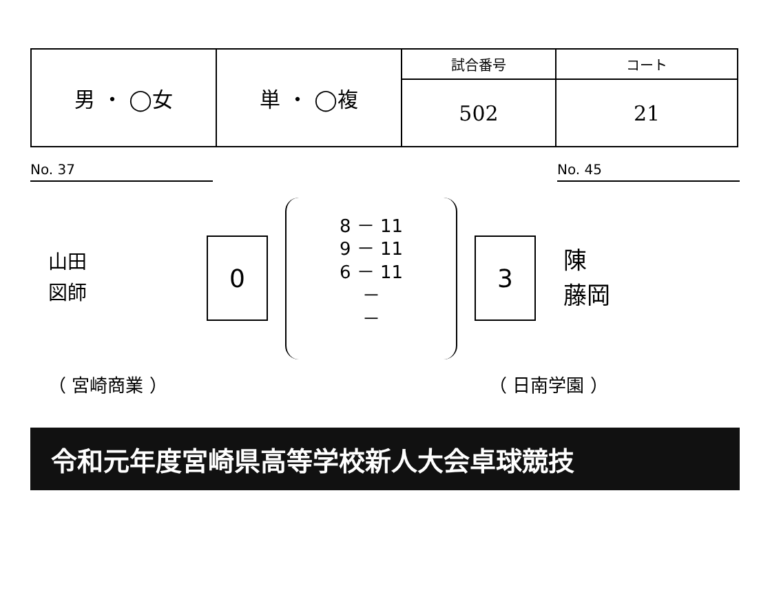| 男 ・ ◯女 | 単 ・ ◯複 | 試合番号 | コート |
| | | 502 | 21 |
No. 37 No. 45
山田
図師
0
8 － 11
9 － 11
6 － 11
－
－
3
陳
藤岡
（ 宮崎商業 ） （ 日南学園 ）
令和元年度宮崎県高等学校新人大会卓球競技